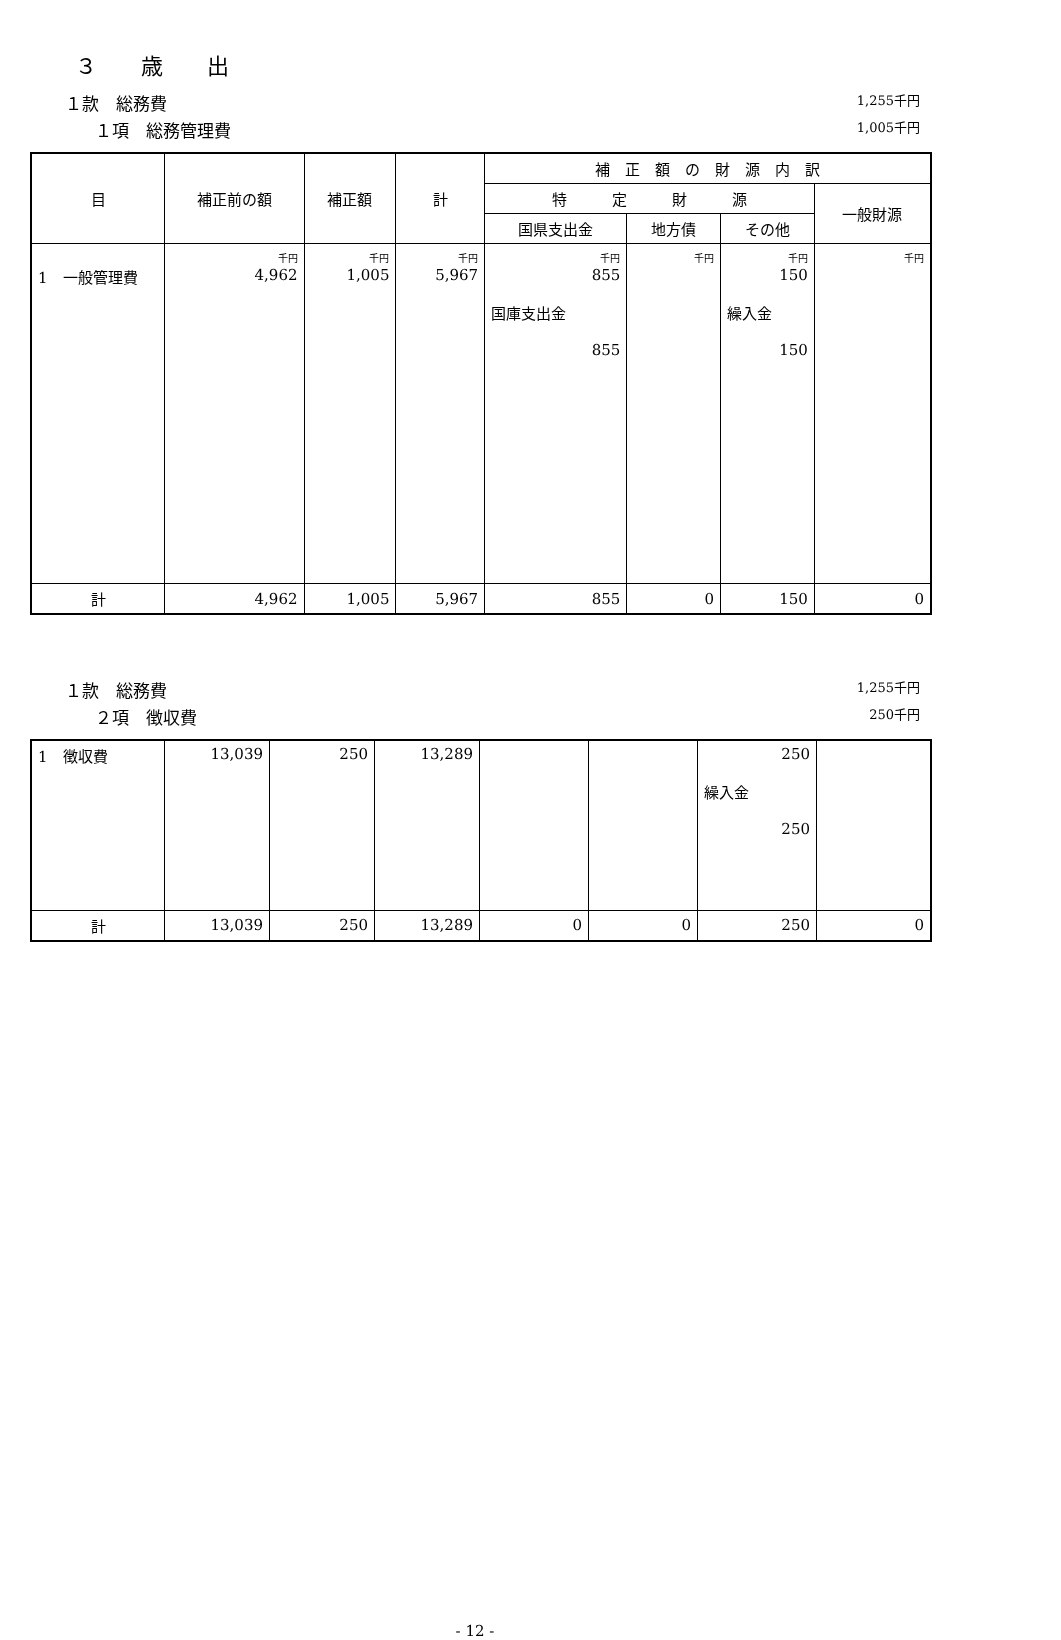３　　歳　　出
１款　総務費 1,255千円
１項　総務管理費 1,005千円
| 目 | 補正前の額 | 補正額 | 計 | 補 正 額 の 財 源 内 訳 | | | |
| --- | --- | --- | --- | --- | --- | --- | --- |
| | | | | 特 定 財 源 | | | 一般財源 |
| | | | | 国県支出金 | 地方債 | その他 | |
| 1 一般管理費 | 千円 4,962 | 千円 1,005 | 千円 5,967 | 千円 855 国庫支出金 855 | 千円 | 千円 150 繰入金 150 | 千円 |
| 計 | 4,962 | 1,005 | 5,967 | 855 | 0 | 150 | 0 |
１款　総務費 1,255千円
２項　徴収費 250千円
| 1 徴収費 | 13,039 | 250 | 13,289 | | | 250 繰入金 250 | |
| 計 | 13,039 | 250 | 13,289 | 0 | 0 | 250 | 0 |
- 12 -